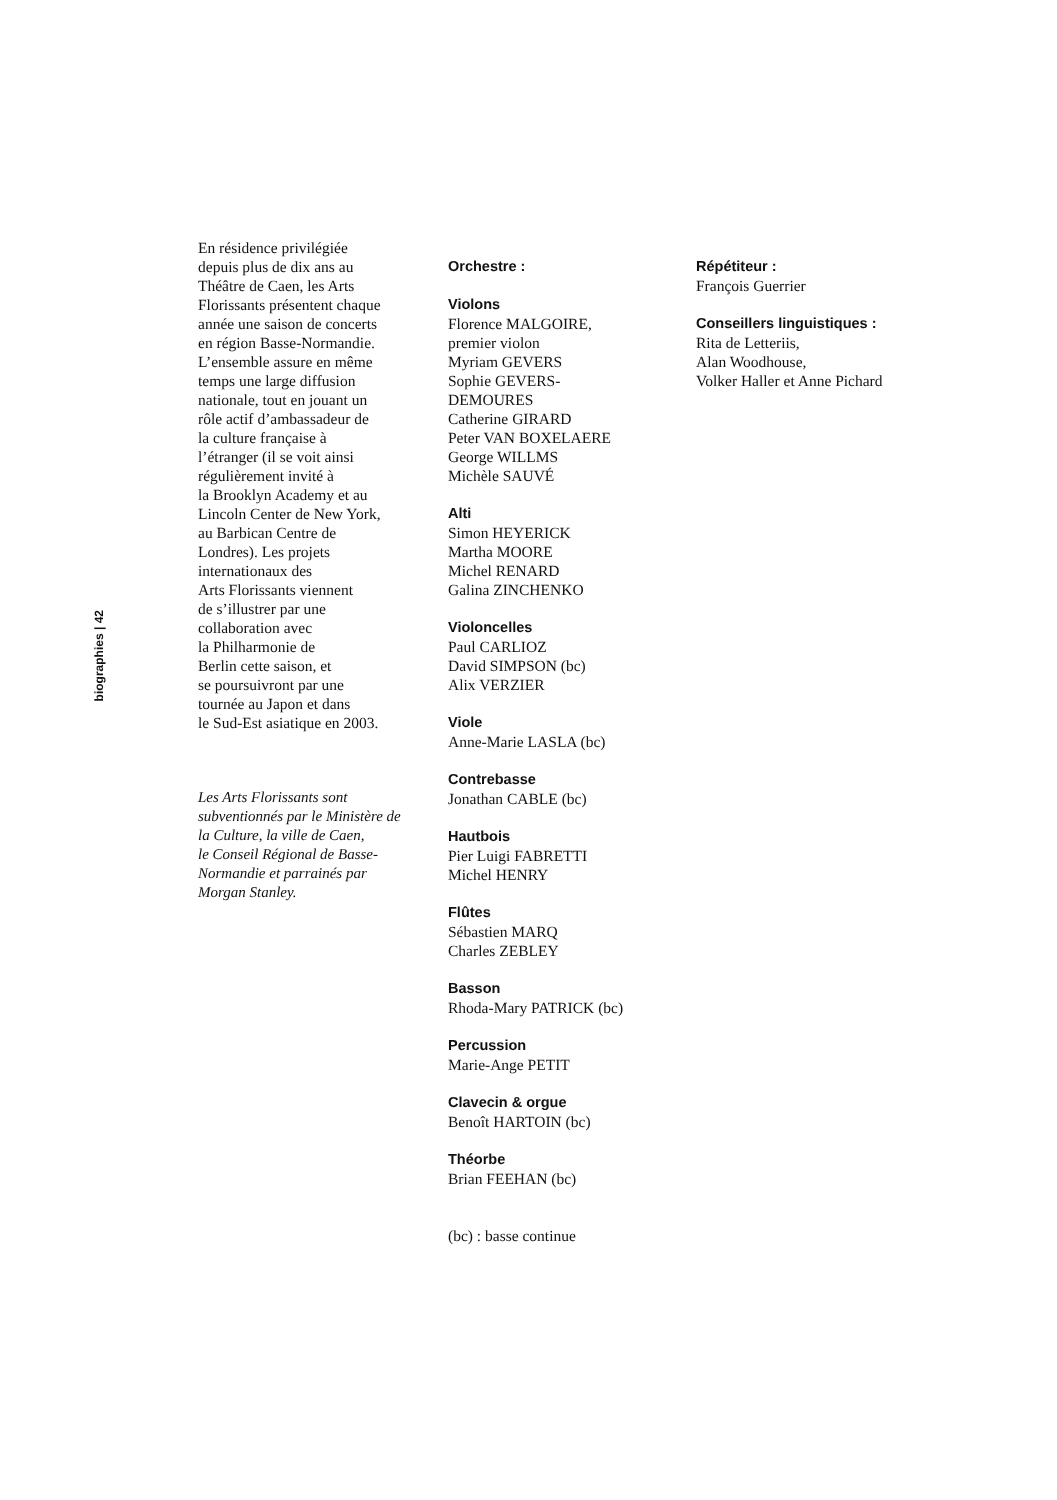biographies | 42
En résidence privilégiée
depuis plus de dix ans au
Théâtre de Caen, les Arts
Florissants présentent chaque
année une saison de concerts
en région Basse-Normandie.
L’ensemble assure en même
temps une large diffusion
nationale, tout en jouant un
rôle actif d’ambassadeur de
la culture française à
l’étranger (il se voit ainsi
régulièrement invité à
la Brooklyn Academy et au
Lincoln Center de New York,
au Barbican Centre de
Londres). Les projets
internationaux des
Arts Florissants viennent
de s’illustrer par une
collaboration avec
la Philharmonie de
Berlin cette saison, et
se poursuivront par une
tournée au Japon et dans
le Sud-Est asiatique en 2003.
Les Arts Florissants sont
subventionnés par le Ministère de
la Culture, la ville de Caen,
le Conseil Régional de Basse-
Normandie et parrainés par
Morgan Stanley.
Orchestre :
Violons
Florence MALGOIRE,
premier violon
Myriam GEVERS
Sophie GEVERS-
DEMOURES
Catherine GIRARD
Peter VAN BOXELAERE
George WILLMS
Michèle SAUVÉ
Alti
Simon HEYERICK
Martha MOORE
Michel RENARD
Galina ZINCHENKO
Violoncelles
Paul CARLIOZ
David SIMPSON (bc)
Alix VERZIER
Viole
Anne-Marie LASLA (bc)
Contrebasse
Jonathan CABLE (bc)
Hautbois
Pier Luigi FABRETTI
Michel HENRY
Flûtes
Sébastien MARQ
Charles ZEBLEY
Basson
Rhoda-Mary PATRICK (bc)
Percussion
Marie-Ange PETIT
Clavecin & orgue
Benoît HARTOIN (bc)
Théorbe
Brian FEEHAN (bc)
(bc) : basse continue
Répétiteur :
François Guerrier
Conseillers linguistiques :
Rita de Letteriis,
Alan Woodhouse,
Volker Haller et Anne Pichard